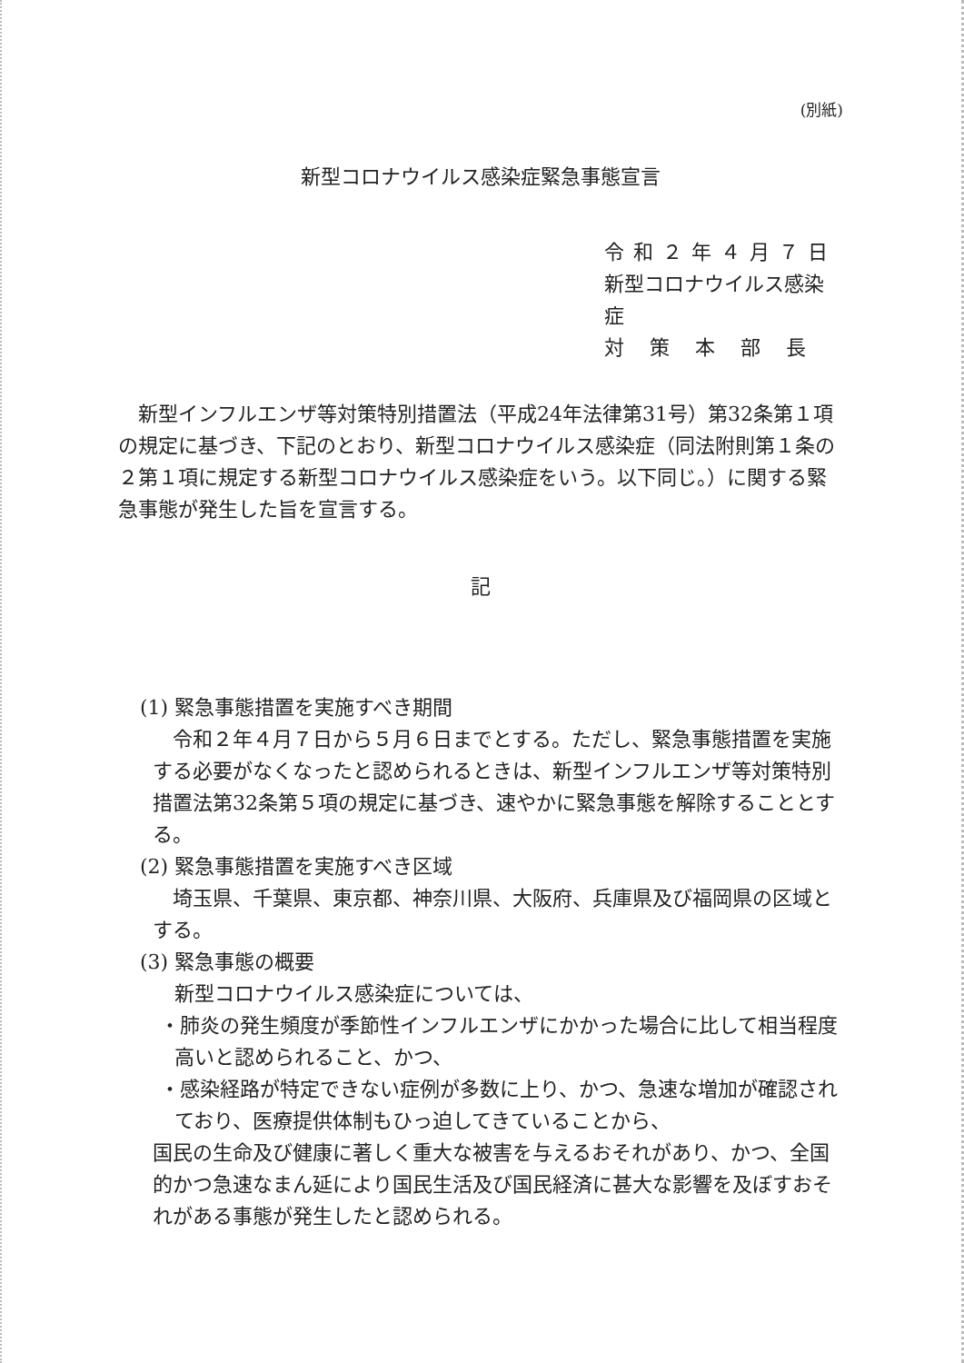(別紙)
新型コロナウイルス感染症緊急事態宣言
令和２年４月７日
新型コロナウイルス感染症
対策本部長
新型インフルエンザ等対策特別措置法（平成24年法律第31号）第32条第１項の規定に基づき、下記のとおり、新型コロナウイルス感染症（同法附則第１条の２第１項に規定する新型コロナウイルス感染症をいう。以下同じ。）に関する緊急事態が発生した旨を宣言する。
記
(1) 緊急事態措置を実施すべき期間
令和２年４月７日から５月６日までとする。ただし、緊急事態措置を実施する必要がなくなったと認められるときは、新型インフルエンザ等対策特別措置法第32条第５項の規定に基づき、速やかに緊急事態を解除することとする。
(2) 緊急事態措置を実施すべき区域
埼玉県、千葉県、東京都、神奈川県、大阪府、兵庫県及び福岡県の区域とする。
(3) 緊急事態の概要
新型コロナウイルス感染症については、
・肺炎の発生頻度が季節性インフルエンザにかかった場合に比して相当程度高いと認められること、かつ、
・感染経路が特定できない症例が多数に上り、かつ、急速な増加が確認されており、医療提供体制もひっ迫してきていることから、
国民の生命及び健康に著しく重大な被害を与えるおそれがあり、かつ、全国的かつ急速なまん延により国民生活及び国民経済に甚大な影響を及ぼすおそれがある事態が発生したと認められる。